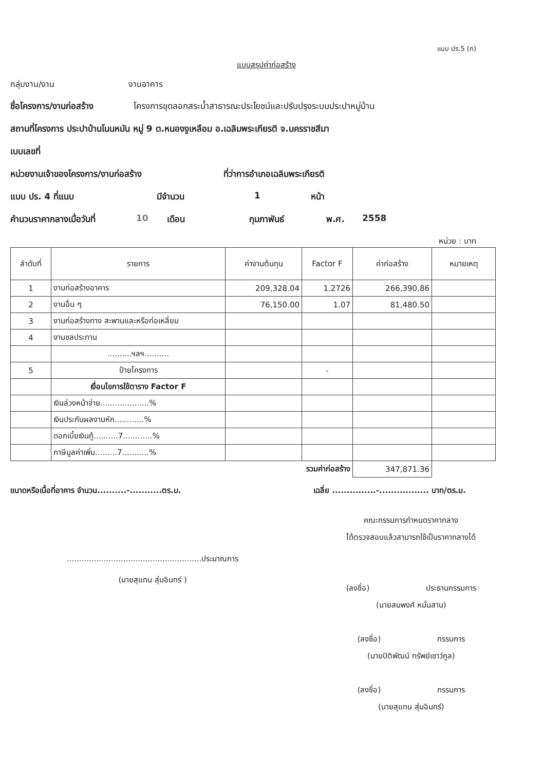แบบ ปร.5 (ก)
แบบสรุปค่าก่อสร้าง
กลุ่มงาน/งาน งานอาคาร
ชื่อโครงการ/งานก่อสร้าง โครงการขุดลอกสระน้ำสาธารณะประโยชน์และปรับปรุงระบบประปาหมู่บ้าน
สถานที่โครงการ ประปาบ้านโนนหมัน หมู่ 9 ต.หนองงูเหลือม อ.เฉลิมพระเกียรติ จ.นครราชสีมา
เบบเลขที่
หน่วยงานเจ้าของโครงการ/งานก่อสร้าง ที่ว่าการอำเภอเฉลิมพระเกียรติ
แบบ ปร. 4 ที่แนบ มีจำนวน 1 หน้า
คำนวนราคากลางเมื่อวันที่ 10 เดือน กุมภาพันธ์ พ.ศ. 2558
หน่วย : บาท
| ลำดับที่ | รายการ | ค่างานต้นทุน | Factor F | ค่าก่อสร้าง | หมายเหตุ |
| --- | --- | --- | --- | --- | --- |
| 1 | งานก่อสร้างอาคาร | 209,328.04 | 1.2726 | 266,390.86 | |
| 2 | งานอื่น ๆ | 76,150.00 | 1.07 | 81,480.50 | |
| 3 | งานก่อสร้างทาง สะพานและหรือท่อเหลี่ยม | | | | |
| 4 | งานชลประทาน | | | | |
| | ..........ฯลฯ.......... | | | | |
| 5 | ป้ายโครงการ | | - | | |
| | เงื่อนไขการใช้ตาราง Factor F | | | | |
| | เงินล่วงหน้าจ่าย....................% | | | | |
| | เงินประกันผลงานหัก............% | | | | |
| | ดอกเบี้ยเงินกู้..........7............% | | | | |
| | ภาษีมูลค่าเพิ่ม.........7...........% | | | | |
| รวมค่าก่อสร้าง | | | | 347,871.36 | |
ขนาดหรือเนื้อที่อาคาร จำนวน..........-...........ตร.ม. เฉลี่ย ...............-................. บาท/ตร.ม.
.......................................................ประมาณการ
(นายสุแทน สุ่มอินทร์ )
คณะกรรมการกำหนดราคากลาง
ได้ตรวจสอบแล้วสามารถใช้เป็นราคากลางได้
(ลงชื่อ) ประธานกรรมการ
(นายสมพงศ์ หมั่นสาน)
(ลงชื่อ) กรรมการ
(นายปิติพัฒน์ ทรัพย์เชาว์กูล)
(ลงชื่อ) กรรมการ
(นายสุแทน สุ่มอินทร์)